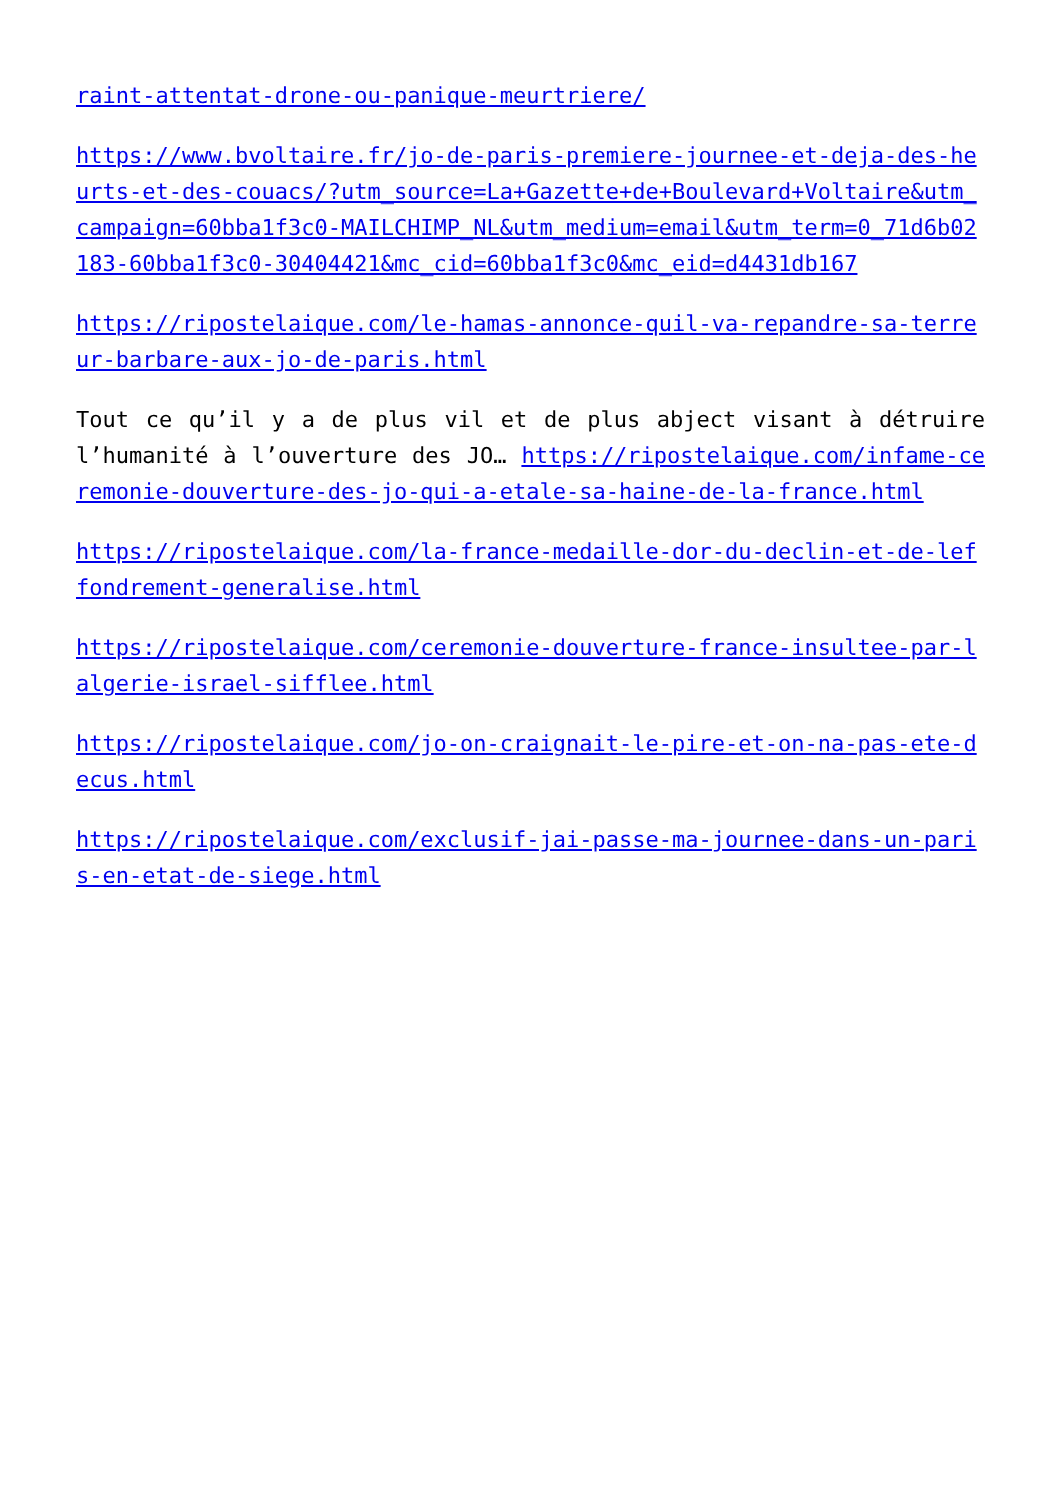raint-attentat-drone-ou-panique-meurtriere/
https://www.bvoltaire.fr/jo-de-paris-premiere-journee-et-deja-des-heurts-et-des-couacs/?utm_source=La+Gazette+de+Boulevard+Voltaire&utm_campaign=60bba1f3c0-MAILCHIMP_NL&utm_medium=email&utm_term=0_71d6b02183-60bba1f3c0-30404421&mc_cid=60bba1f3c0&mc_eid=d4431db167
https://ripostelaique.com/le-hamas-annonce-quil-va-repandre-sa-terreur-barbare-aux-jo-de-paris.html
Tout ce qu’il y a de plus vil et de plus abject visant à détruire l’humanité à l’ouverture des JO… https://ripostelaique.com/infame-ceremonie-douverture-des-jo-qui-a-etale-sa-haine-de-la-france.html
https://ripostelaique.com/la-france-medaille-dor-du-declin-et-de-leffondrement-generalise.html
https://ripostelaique.com/ceremonie-douverture-france-insultee-par-lalgerie-israel-sifflee.html
https://ripostelaique.com/jo-on-craignait-le-pire-et-on-na-pas-ete-decus.html
https://ripostelaique.com/exclusif-jai-passe-ma-journee-dans-un-paris-en-etat-de-siege.html